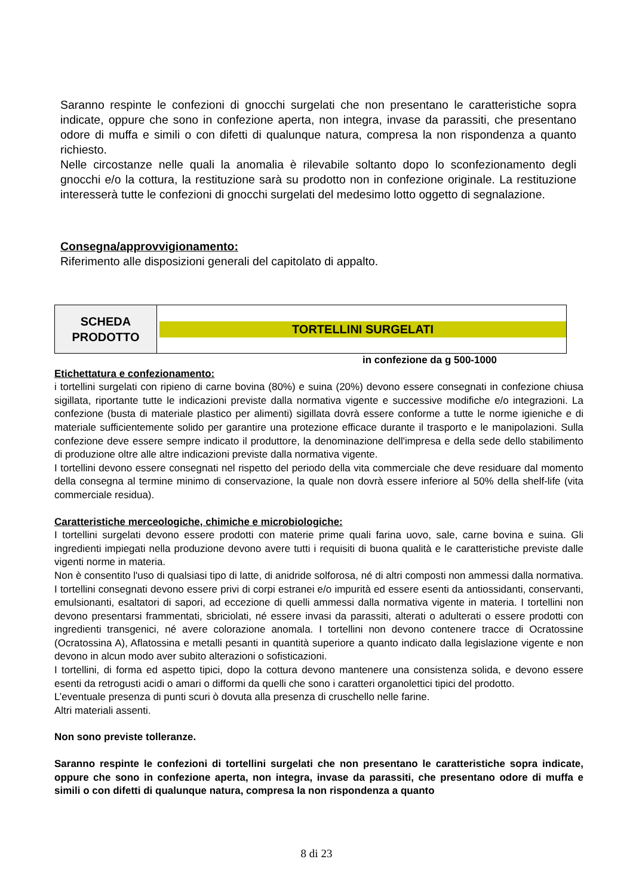Saranno respinte le confezioni di gnocchi surgelati che non presentano le caratteristiche sopra indicate, oppure che sono in confezione aperta, non integra, invase da parassiti, che presentano odore di muffa e simili o con difetti di qualunque natura, compresa la non rispondenza a quanto richiesto.
Nelle circostanze nelle quali la anomalia è rilevabile soltanto dopo lo sconfezionamento degli gnocchi e/o la cottura, la restituzione sarà su prodotto non in confezione originale. La restituzione interesserà tutte le confezioni di gnocchi surgelati del medesimo lotto oggetto di segnalazione.
Consegna/approvvigionamento:
Riferimento alle disposizioni generali del capitolato di appalto.
| SCHEDA PRODOTTO | TORTELLINI SURGELATI |
in confezione da g 500-1000
Etichettatura e confezionamento:
i tortellini surgelati con ripieno di carne bovina (80%) e suina (20%) devono essere consegnati in confezione chiusa sigillata, riportante tutte le indicazioni previste dalla normativa vigente e successive modifiche e/o integrazioni. La confezione (busta di materiale plastico per alimenti) sigillata dovrà essere conforme a tutte le norme igieniche e di materiale sufficientemente solido per garantire una protezione efficace durante il trasporto e le manipolazioni. Sulla confezione deve essere sempre indicato il produttore, la denominazione dell'impresa e della sede dello stabilimento di produzione oltre alle altre indicazioni previste dalla normativa vigente.
I tortellini devono essere consegnati nel rispetto del periodo della vita commerciale che deve residuare dal momento della consegna al termine minimo di conservazione, la quale non dovrà essere inferiore al 50% della shelf-life (vita commerciale residua).
Caratteristiche merceologiche, chimiche e microbiologiche:
I tortellini surgelati devono essere prodotti con materie prime quali farina uovo, sale, carne bovina e suina. Gli ingredienti impiegati nella produzione devono avere tutti i requisiti di buona qualità e le caratteristiche previste dalle vigenti norme in materia.
Non è consentito l'uso di qualsiasi tipo di latte, di anidride solforosa, né di altri composti non ammessi dalla normativa. I tortellini consegnati devono essere privi di corpi estranei e/o impurità ed essere esenti da antiossidanti, conservanti, emulsionanti, esaltatori di sapori, ad eccezione di quelli ammessi dalla normativa vigente in materia. I tortellini non devono presentarsi frammentati, sbriciolati, né essere invasi da parassiti, alterati o adulterati o essere prodotti con ingredienti transgenici, né avere colorazione anomala. I tortellini non devono contenere tracce di Ocratossine (Ocratossina A), Aflatossina e metalli pesanti in quantità superiore a quanto indicato dalla legislazione vigente e non devono in alcun modo aver subito alterazioni o sofisticazioni.
I tortellini, di forma ed aspetto tipici, dopo la cottura devono mantenere una consistenza solida, e devono essere esenti da retrogusti acidi o amari o difformi da quelli che sono i caratteri organolettici tipici del prodotto.
L’eventuale presenza di punti scuri ò dovuta alla presenza di cruschello nelle farine.
Altri materiali assenti.
Non sono previste tolleranze.
Saranno respinte le confezioni di tortellini surgelati che non presentano le caratteristiche sopra indicate, oppure che sono in confezione aperta, non integra, invase da parassiti, che presentano odore di muffa e simili o con difetti di qualunque natura, compresa la non rispondenza a quanto
8 di 23